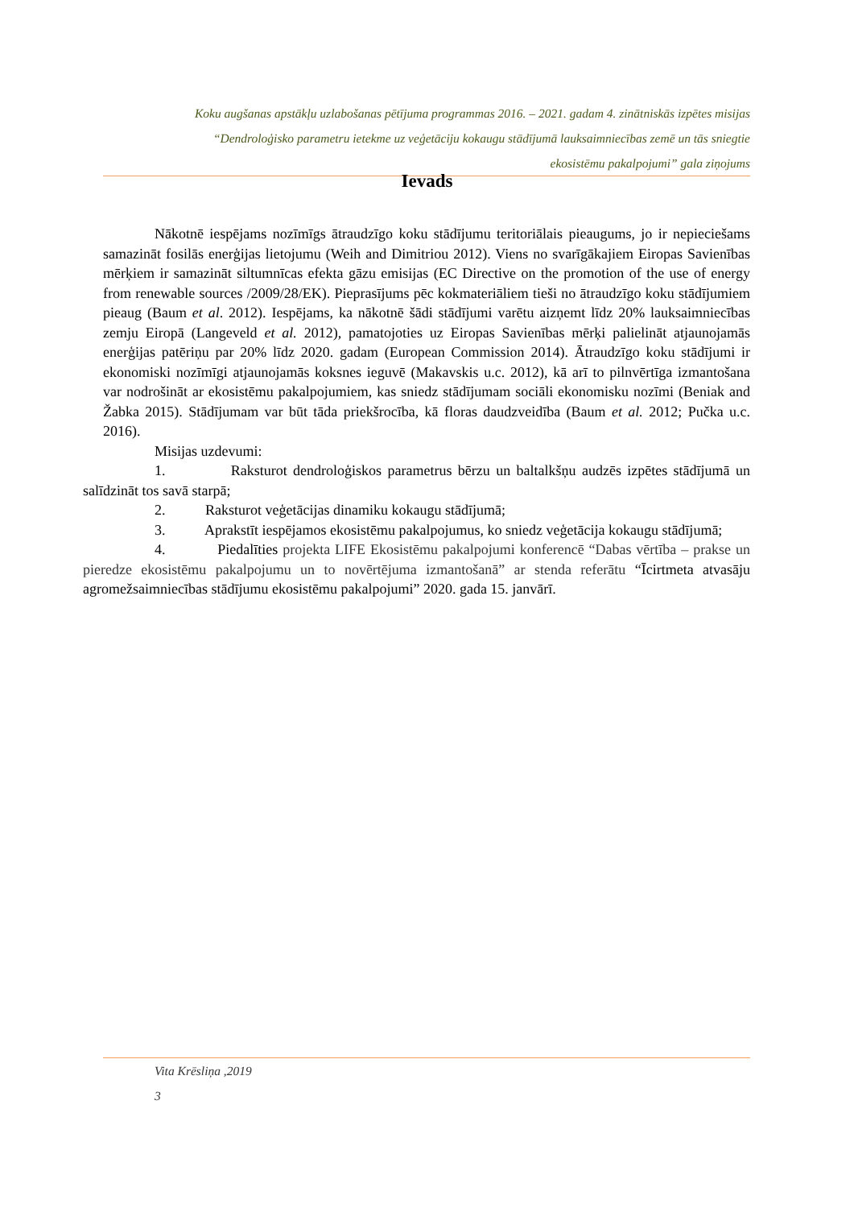Koku augšanas apstākļu uzlabošanas pētījuma programmas 2016. – 2021. gadam 4. zinātniskās izpētes misijas
“Dendroloģisko parametru ietekme uz veģetāciju kokaugu stādījumā lauksaimniecības zemē un tās sniegtie
ekosistēmu pakalpojumi” gala ziņojums
Ievads
Nākotnē iespējams nozīmīgs ātraudzīgo koku stādījumu teritoriālais pieaugums, jo ir nepieciešams samazināt fosilās enerģijas lietojumu (Weih and Dimitriou 2012). Viens no svarīgākajiem Eiropas Savienības mērķiem ir samazināt siltumnīcas efekta gāzu emisijas (EC Directive on the promotion of the use of energy from renewable sources /2009/28/EK). Pieprasījums pēc kokmateriāliem tieši no ātraudzīgo koku stādījumiem pieaug (Baum et al. 2012). Iespējams, ka nākotnē šādi stādījumi varētu aizņemt līdz 20% lauksaimniecības zemju Eiropā (Langeveld et al. 2012), pamatojoties uz Eiropas Savienības mērķi palielināt atjaunojamās enerģijas patēriņu par 20% līdz 2020. gadam (European Commission 2014). Ātraudzīgo koku stādījumi ir ekonomiski nozīmīgi atjaunojamās koksnes ieguvē (Makavskis u.c. 2012), kā arī to pilnvērtīga izmantošana var nodrošināt ar ekosistēmu pakalpojumiem, kas sniedz stādījumam sociāli ekonomisku nozīmi (Beniak and Žabka 2015). Stādījumam var būt tāda priekšrocība, kā floras daudzveidība (Baum et al. 2012; Pučka u.c. 2016).
Misijas uzdevumi:
1. Raksturot dendroloģiskos parametrus bērzu un baltalkšņu audzēs izpētes stādījumā un salīdzināt tos savā starpā;
2. Raksturot veģetācijas dinamiku kokaugu stādījumā;
3. Aprakstīt iespējamos ekosistēmu pakalpojumus, ko sniedz veģetācija kokaugu stādījumā;
4. Piedalīties projekta LIFE Ekosistēmu pakalpojumi konferencē “Dabas vērtība – prakse un pieredze ekosistēmu pakalpojumu un to novērtējuma izmantošanā” ar stenda referātu “Īcirtmeta atvasāju agromežsaimniecības stādījumu ekosistēmu pakalpojumi” 2020. gada 15. janvārī.
Vita Krēsliņa ,2019
3